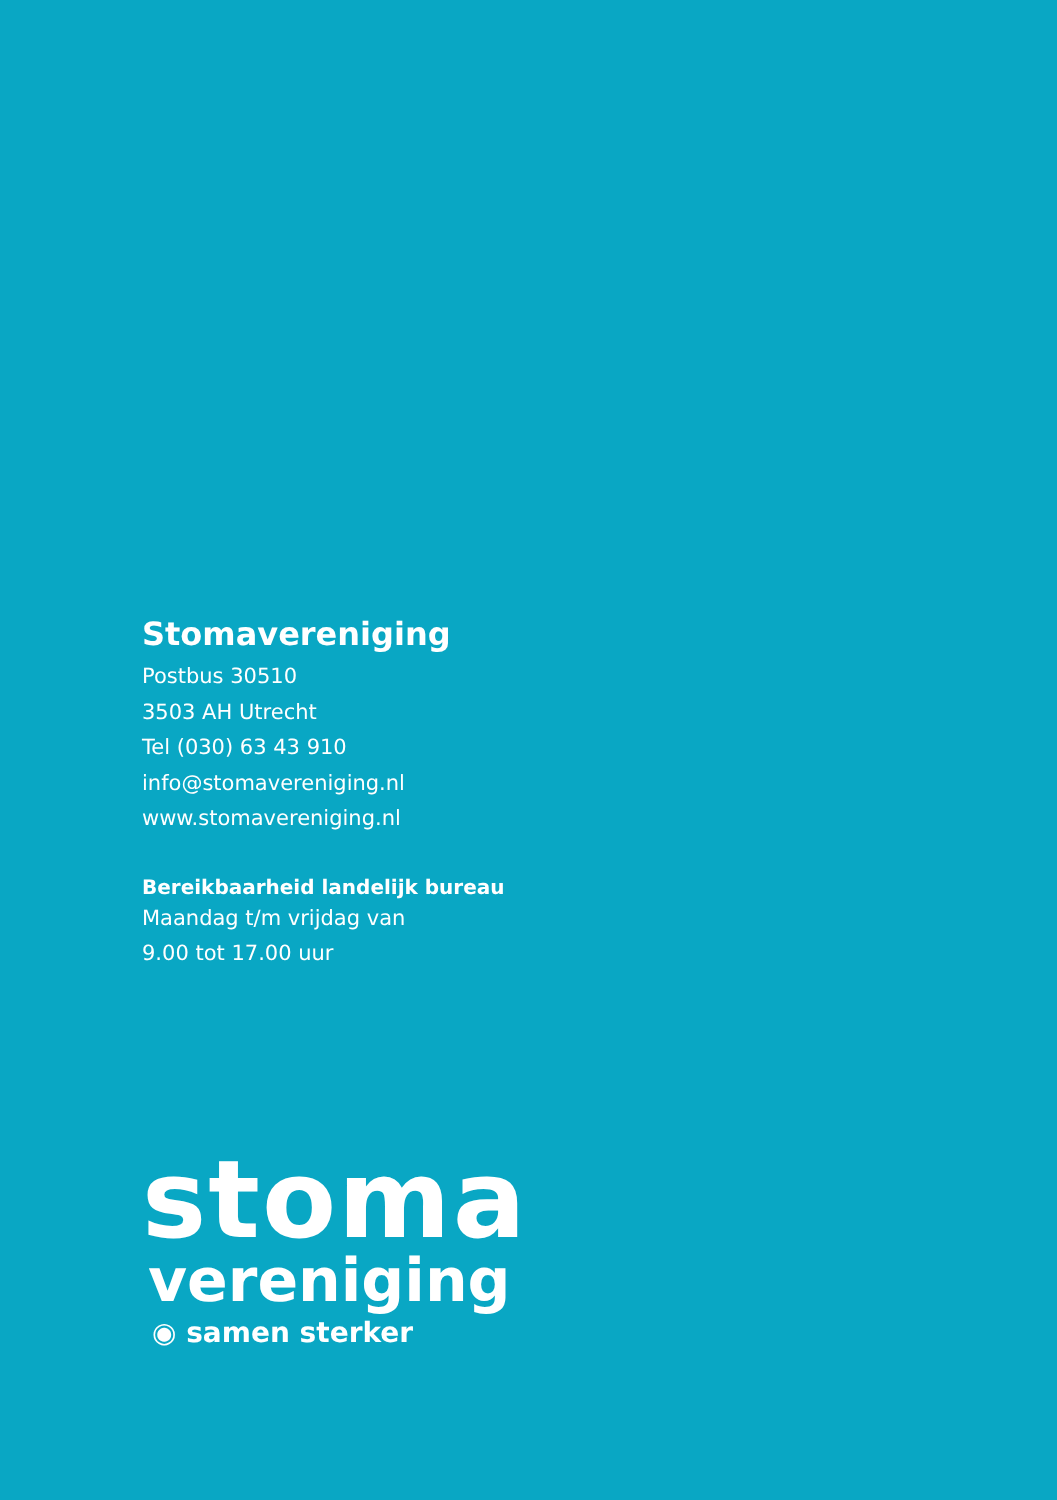Stomavereniging
Postbus 30510
3503 AH Utrecht
Tel (030) 63 43 910
info@stomavereniging.nl
www.stomavereniging.nl
Bereikbaarheid landelijk bureau
Maandag t/m vrijdag van
9.00 tot 17.00 uur
stoma
vereniging
◉ samen sterker